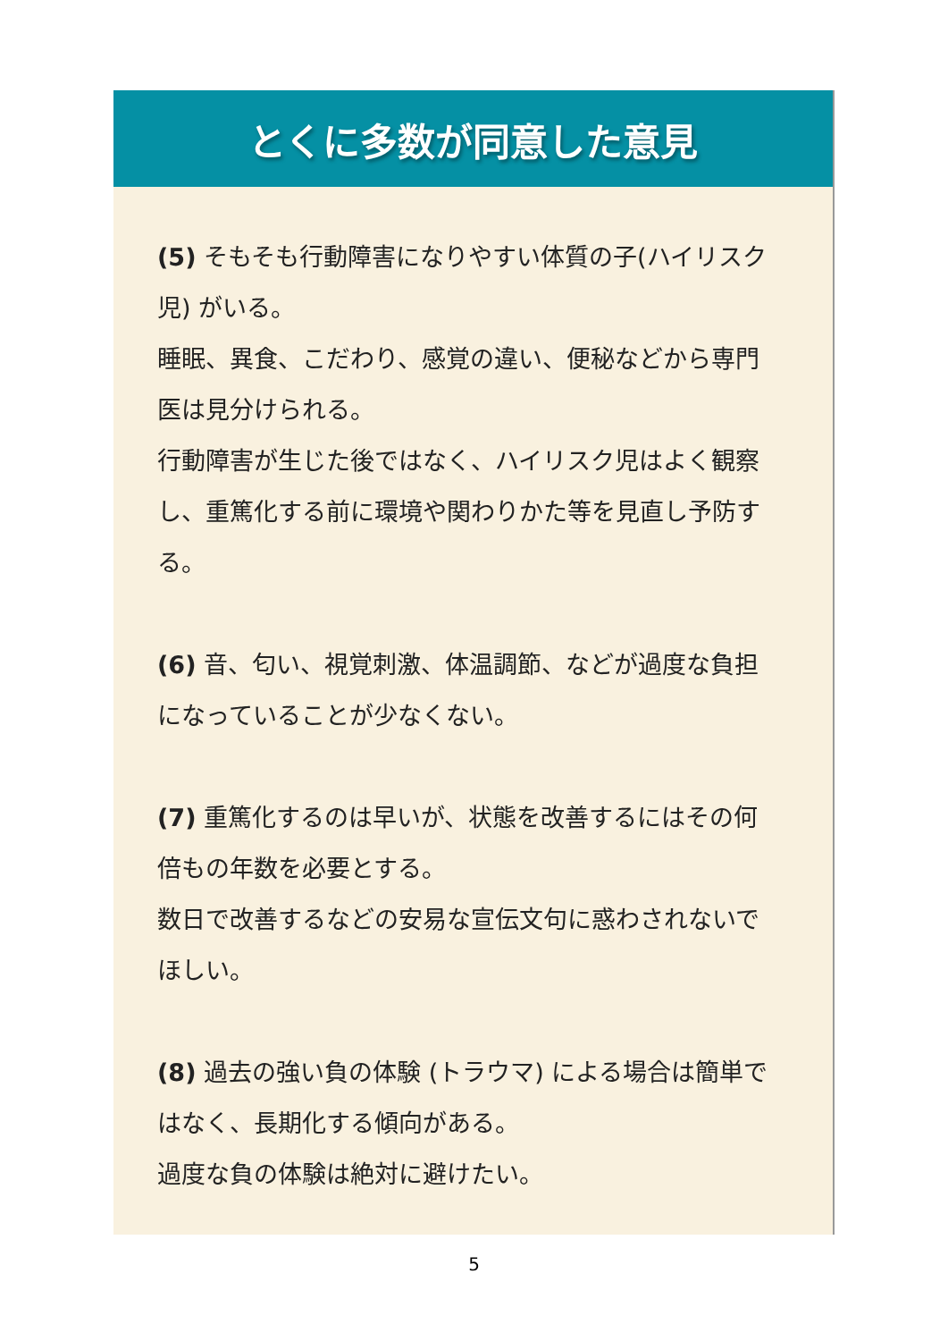とくに多数が同意した意見
(5) そもそも行動障害になりやすい体質の子(ハイリスク児) がいる。
睡眠、異食、こだわり、感覚の違い、便秘などから専門医は見分けられる。
行動障害が生じた後ではなく、ハイリスク児はよく観察し、重篤化する前に環境や関わりかた等を見直し予防する。
(6) 音、匂い、視覚刺激、体温調節、などが過度な負担になっていることが少なくない。
(7) 重篤化するのは早いが、状態を改善するにはその何倍もの年数を必要とする。
数日で改善するなどの安易な宣伝文句に惑わされないでほしい。
(8) 過去の強い負の体験 (トラウマ) による場合は簡単ではなく、長期化する傾向がある。
過度な負の体験は絶対に避けたい。
5